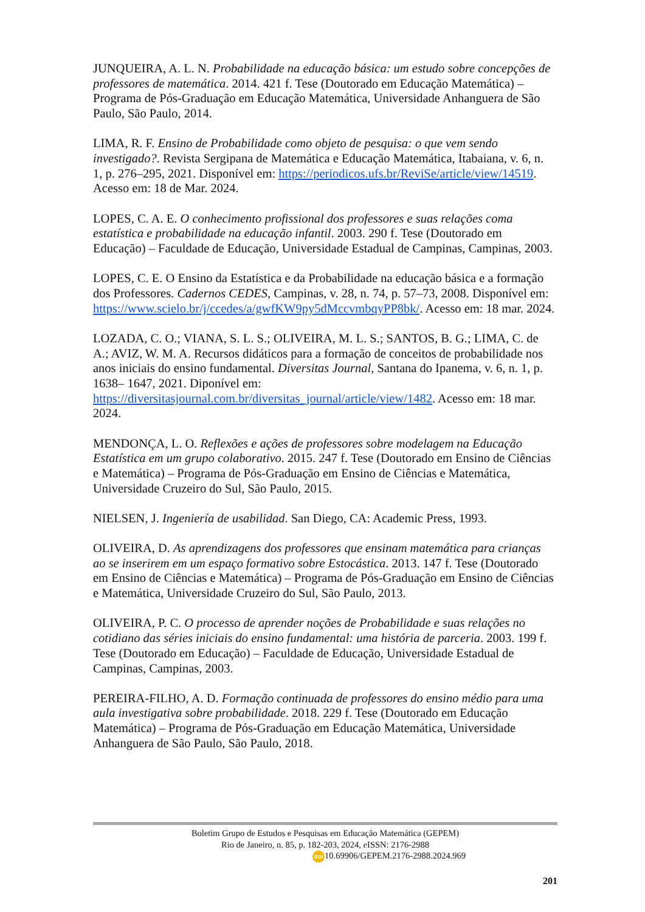JUNQUEIRA, A. L. N. Probabilidade na educação básica: um estudo sobre concepções de professores de matemática. 2014. 421 f. Tese (Doutorado em Educação Matemática) – Programa de Pós-Graduação em Educação Matemática, Universidade Anhanguera de São Paulo, São Paulo, 2014.
LIMA, R. F. Ensino de Probabilidade como objeto de pesquisa: o que vem sendo investigado?. Revista Sergipana de Matemática e Educação Matemática, Itabaiana, v. 6, n. 1, p. 276–295, 2021. Disponível em: https://periodicos.ufs.br/ReviSe/article/view/14519. Acesso em: 18 de Mar. 2024.
LOPES, C. A. E. O conhecimento profissional dos professores e suas relações coma estatística e probabilidade na educação infantil. 2003. 290 f. Tese (Doutorado em Educação) – Faculdade de Educação, Universidade Estadual de Campinas, Campinas, 2003.
LOPES, C. E. O Ensino da Estatística e da Probabilidade na educação básica e a formação dos Professores. Cadernos CEDES, Campinas, v. 28, n. 74, p. 57–73, 2008. Disponível em: https://www.scielo.br/j/ccedes/a/gwfKW9py5dMccvmbqyPP8bk/. Acesso em: 18 mar. 2024.
LOZADA, C. O.; VIANA, S. L. S.; OLIVEIRA, M. L. S.; SANTOS, B. G.; LIMA, C. de A.; AVIZ, W. M. A. Recursos didáticos para a formação de conceitos de probabilidade nos anos iniciais do ensino fundamental. Diversitas Journal, Santana do Ipanema, v. 6, n. 1, p. 1638– 1647, 2021. Diponível em: https://diversitasjournal.com.br/diversitas_journal/article/view/1482. Acesso em: 18 mar. 2024.
MENDONÇA, L. O. Reflexões e ações de professores sobre modelagem na Educação Estatística em um grupo colaborativo. 2015. 247 f. Tese (Doutorado em Ensino de Ciências e Matemática) – Programa de Pós-Graduação em Ensino de Ciências e Matemática, Universidade Cruzeiro do Sul, São Paulo, 2015.
NIELSEN, J. Ingeniería de usabilidad. San Diego, CA: Academic Press, 1993.
OLIVEIRA, D. As aprendizagens dos professores que ensinam matemática para crianças ao se inserirem em um espaço formativo sobre Estocástica. 2013. 147 f. Tese (Doutorado em Ensino de Ciências e Matemática) – Programa de Pós-Graduação em Ensino de Ciências e Matemática, Universidade Cruzeiro do Sul, São Paulo, 2013.
OLIVEIRA, P. C. O processo de aprender noções de Probabilidade e suas relações no cotidiano das séries iniciais do ensino fundamental: uma história de parceria. 2003. 199 f. Tese (Doutorado em Educação) – Faculdade de Educação, Universidade Estadual de Campinas, Campinas, 2003.
PEREIRA-FILHO, A. D. Formação continuada de professores do ensino médio para uma aula investigativa sobre probabilidade. 2018. 229 f. Tese (Doutorado em Educação Matemática) – Programa de Pós-Graduação em Educação Matemática, Universidade Anhanguera de São Paulo, São Paulo, 2018.
Boletim Grupo de Estudos e Pesquisas em Educação Matemática (GEPEM)
Rio de Janeiro, n. 85, p. 182-203, 2024, e ISSN: 2176-2988
doi 10.69906/GEPEM.2176-2988.2024.969
201